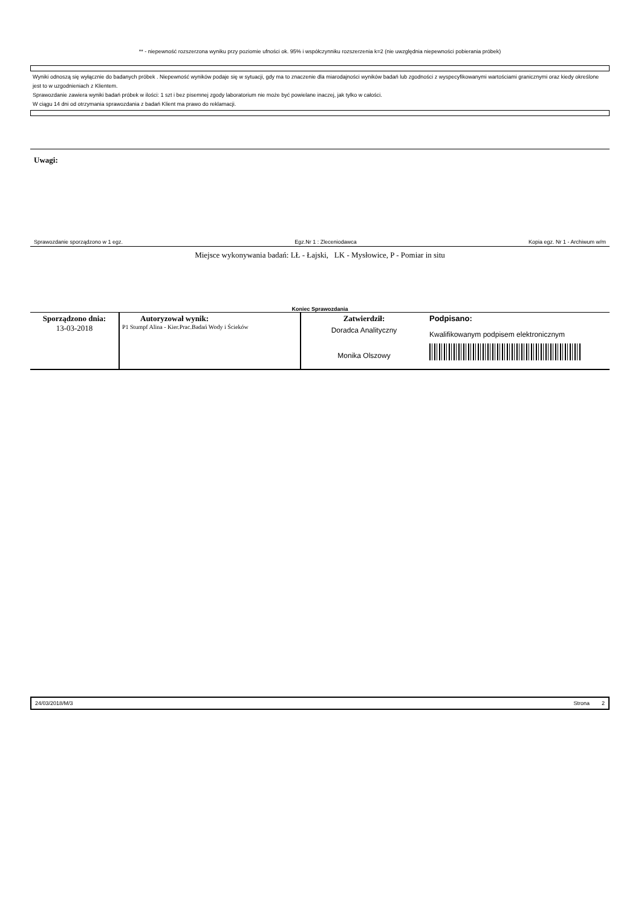** - niepewność rozszerzona wyniku przy poziomie ufności ok. 95% i współczynniku rozszerzenia k=2 (nie uwzględnia niepewności pobierania próbek)
Wyniki odnoszą się wyłącznie do badanych próbek . Niepewność wyników podaje się w sytuacji, gdy ma to znaczenie dla miarodajności wyników badań lub zgodności z wyspecyfikowanymi wartościami granicznymi oraz kiedy określone jest to w uzgodnieniach z Klientem.
Sprawozdanie zawiera wyniki badań próbek w ilości: 1 szt i bez pisemnej zgody laboratorium nie może być powielane inaczej, jak tylko w całości.
W ciągu 14 dni od otrzymania sprawozdania z badań Klient ma prawo do reklamacji.
Uwagi:
Sprawozdanie sporządzono w 1 egz. Egz.Nr 1 : Zleceniodawca Kopia egz. Nr 1 - Archiwum w/m
Miejsce wykonywania badań: LŁ - Łajski, LK - Mysłowice, P - Pomiar in situ
Koniec Sprawozdania
| Sporządzono dnia: 13-03-2018 | Autoryzował wynik: P1 Stumpf Alina - Kier.Prac.Badań Wody i Ścieków | Zatwierdził: Doradca Analityczny Monika Olszowy | Podpisano: Kwalifikowanym podpisem elektronicznym |
24/03/2018/M/3 Strona 2